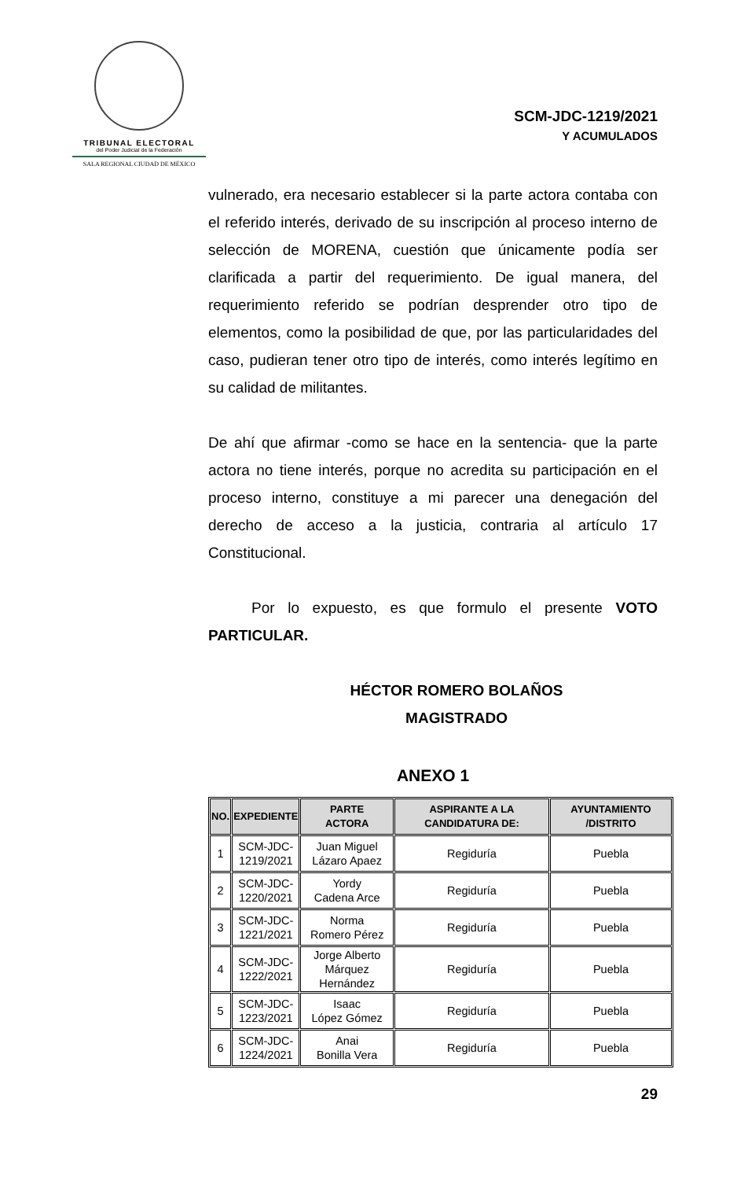TRIBUNAL ELECTORAL
del Poder Judicial de la Federación
SALA REGIONAL CIUDAD DE MÉXICO
SCM-JDC-1219/2021
Y ACUMULADOS
vulnerado, era necesario establecer si la parte actora contaba con el referido interés, derivado de su inscripción al proceso interno de selección de MORENA, cuestión que únicamente podía ser clarificada a partir del requerimiento. De igual manera, del requerimiento referido se podrían desprender otro tipo de elementos, como la posibilidad de que, por las particularidades del caso, pudieran tener otro tipo de interés, como interés legítimo en su calidad de militantes.
De ahí que afirmar -como se hace en la sentencia- que la parte actora no tiene interés, porque no acredita su participación en el proceso interno, constituye a mi parecer una denegación del derecho de acceso a la justicia, contraria al artículo 17 Constitucional.
Por lo expuesto, es que formulo el presente VOTO PARTICULAR.
HÉCTOR ROMERO BOLAÑOS
MAGISTRADO
ANEXO 1
| NO. | EXPEDIENTE | PARTE ACTORA | ASPIRANTE A LA CANDIDATURA DE: | AYUNTAMIENTO /DISTRITO |
| --- | --- | --- | --- | --- |
| 1 | SCM-JDC- 1219/2021 | Juan Miguel Lázaro Apaez | Regiduría | Puebla |
| 2 | SCM-JDC- 1220/2021 | Yordy Cadena Arce | Regiduría | Puebla |
| 3 | SCM-JDC- 1221/2021 | Norma Romero Pérez | Regiduría | Puebla |
| 4 | SCM-JDC- 1222/2021 | Jorge Alberto Márquez Hernández | Regiduría | Puebla |
| 5 | SCM-JDC- 1223/2021 | Isaac López Gómez | Regiduría | Puebla |
| 6 | SCM-JDC- 1224/2021 | Anai Bonilla Vera | Regiduría | Puebla |
29